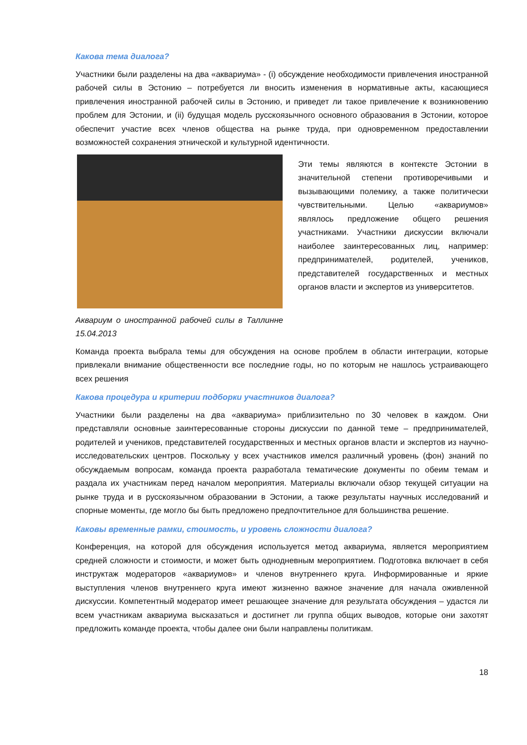Какова тема диалога?
Участники были разделены на два «аквариума» - (i) обсуждение необходимости привлечения иностранной рабочей силы в Эстонию – потребуется ли вносить изменения в нормативные акты, касающиеся привлечения иностранной рабочей силы в Эстонию, и приведет ли такое привлечение к возникновению проблем для Эстонии, и (ii) будущая модель русскоязычного основного образования в Эстонии, которое обеспечит участие всех членов общества на рынке труда, при одновременном предоставлении возможностей сохранения этнической и культурной идентичности.
Аквариум о иностранной рабочей силы в Таллинне 15.04.2013
Эти темы являются в контексте Эстонии в значительной степени противоречивыми и вызывающими полемику, а также политически чувствительными. Целью «аквариумов» являлось предложение общего решения участниками. Участники дискуссии включали наиболее заинтересованных лиц, например: предпринимателей, родителей, учеников, представителей государственных и местных органов власти и экспертов из университетов.
Команда проекта выбрала темы для обсуждения на основе проблем в области интеграции, которые привлекали внимание общественности все последние годы, но по которым не нашлось устраивающего всех решения
Какова процедура и критерии подборки участников диалога?
Участники были разделены на два «аквариума» приблизительно по 30 человек в каждом. Они представляли основные заинтересованные стороны дискуссии по данной теме – предпринимателей, родителей и учеников, представителей государственных и местных органов власти и экспертов из научно-исследовательских центров. Поскольку у всех участников имелся различный уровень (фон) знаний по обсуждаемым вопросам, команда проекта разработала тематические документы по обеим темам и раздала их участникам перед началом мероприятия. Материалы включали обзор текущей ситуации на рынке труда и в русскоязычном образовании в Эстонии, а также результаты научных исследований и спорные моменты, где могло бы быть предложено предпочтительное для большинства решение.
Каковы временные рамки, стоимость, и уровень сложности диалога?
Конференция, на которой для обсуждения используется метод аквариума, является мероприятием средней сложности и стоимости, и может быть однодневным мероприятием. Подготовка включает в себя инструктаж модераторов «аквариумов» и членов внутреннего круга. Информированные и яркие выступления членов внутреннего круга имеют жизненно важное значение для начала оживленной дискуссии. Компетентный модератор имеет решающее значение для результата обсуждения – удастся ли всем участникам аквариума высказаться и достигнет ли группа общих выводов, которые они захотят предложить команде проекта, чтобы далее они были направлены политикам.
18